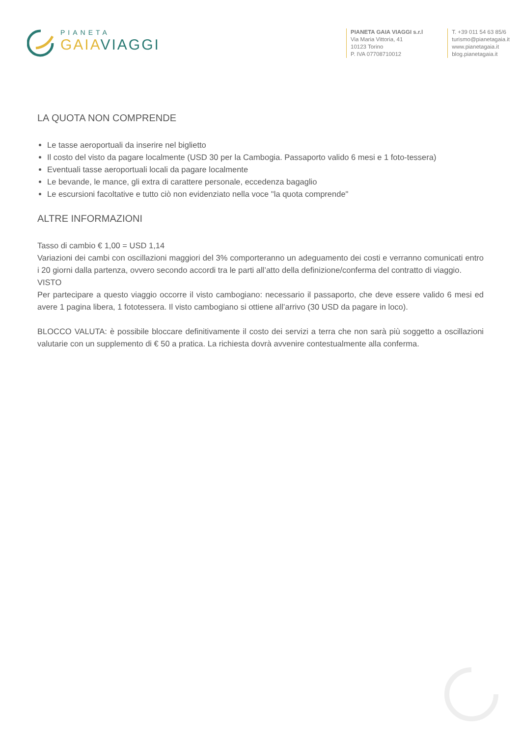PIANETA
GAIA VIAGGI
PIANETA GAIA VIAGGI s.r.l
Via Maria Vittoria, 41
10123 Torino
P. IVA 07708710012
T. +39 011 54 63 85/6
turismo@pianetagaia.it
www.pianetagaia.it
blog.pianetagaia.it
LA QUOTA NON COMPRENDE
Le tasse aeroportuali da inserire nel biglietto
Il costo del visto da pagare localmente (USD 30 per la Cambogia. Passaporto valido 6 mesi e 1 foto-tessera)
Eventuali tasse aeroportuali locali da pagare localmente
Le bevande, le mance, gli extra di carattere personale, eccedenza bagaglio
Le escursioni facoltative e tutto ciò non evidenziato nella voce "la quota comprende"
ALTRE INFORMAZIONI
Tasso di cambio € 1,00 = USD 1,14
Variazioni dei cambi con oscillazioni maggiori del 3% comporteranno un adeguamento dei costi e verranno comunicati entro i 20 giorni dalla partenza, ovvero secondo accordi tra le parti all’atto della definizione/conferma del contratto di viaggio.
VISTO
Per partecipare a questo viaggio occorre il visto cambogiano: necessario il passaporto, che deve essere valido 6 mesi ed avere 1 pagina libera, 1 fototessera. Il visto cambogiano si ottiene all’arrivo (30 USD da pagare in loco).
BLOCCO VALUTA: è possibile bloccare definitivamente il costo dei servizi a terra che non sarà più soggetto a oscillazioni valutarie con un supplemento di € 50 a pratica. La richiesta dovrà avvenire contestualmente alla conferma.